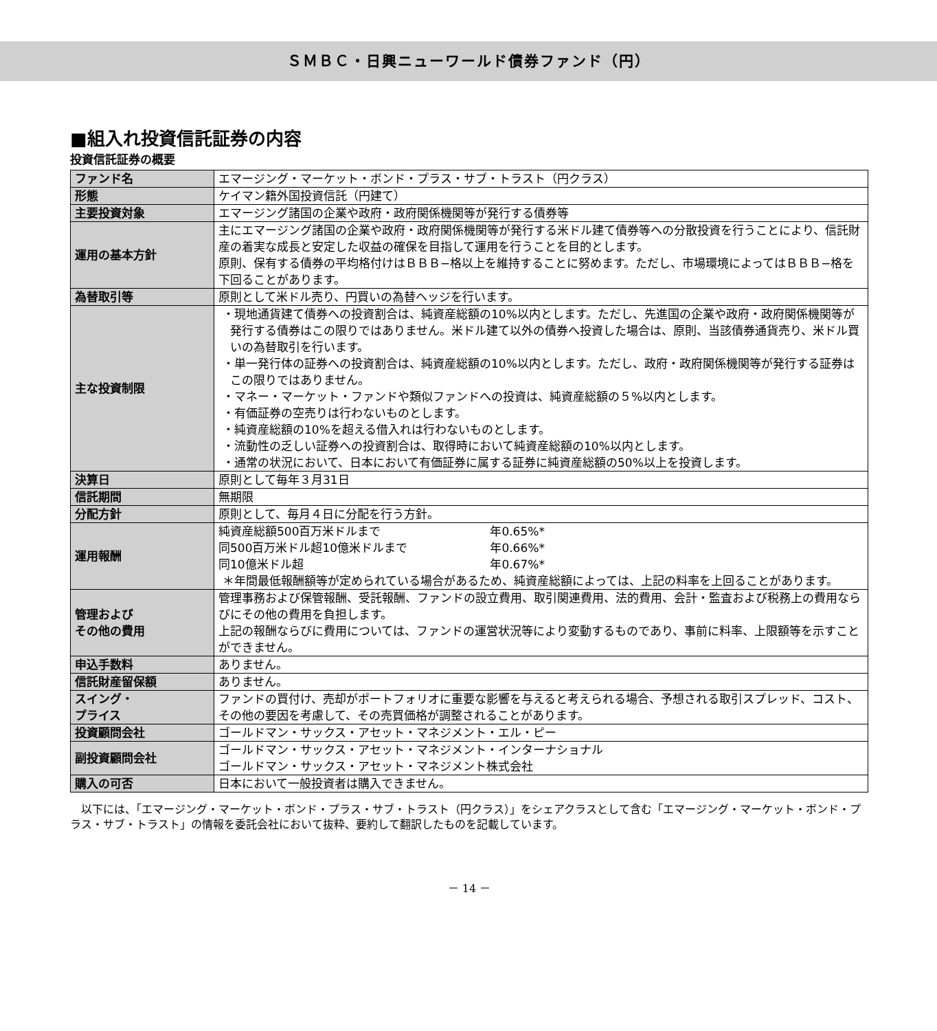ＳＭＢＣ・日興ニューワールド債券ファンド（円）
■組入れ投資信託証券の内容
投資信託証券の概要
| ファンド名 | エマージング・マーケット・ボンド・プラス・サブ・トラスト（円クラス） |
| 形態 | ケイマン籍外国投資信託（円建て） |
| 主要投資対象 | エマージング諸国の企業や政府・政府関係機関等が発行する債券等 |
| 運用の基本方針 | 主にエマージング諸国の企業や政府・政府関係機関等が発行する米ドル建て債券等への分散投資を行うことにより、信託財産の着実な成長と安定した収益の確保を目指して運用を行うことを目的とします。 原則、保有する債券の平均格付けはＢＢＢ−格以上を維持することに努めます。ただし、市場環境によってはＢＢＢ−格を下回ることがあります。 |
| 為替取引等 | 原則として米ドル売り、円買いの為替ヘッジを行います。 |
| 主な投資制限 | ・現地通貨建て債券への投資割合は、純資産総額の10%以内とします。ただし、先進国の企業や政府・政府関係機関等が発行する債券はこの限りではありません。米ドル建て以外の債券へ投資した場合は、原則、当該債券通貨売り、米ドル買いの為替取引を行います。 ・単一発行体の証券への投資割合は、純資産総額の10%以内とします。ただし、政府・政府関係機関等が発行する証券はこの限りではありません。 ・マネー・マーケット・ファンドや類似ファンドへの投資は、純資産総額の５%以内とします。 ・有価証券の空売りは行わないものとします。 ・純資産総額の10%を超える借入れは行わないものとします。 ・流動性の乏しい証券への投資割合は、取得時において純資産総額の10%以内とします。 ・通常の状況において、日本において有価証券に属する証券に純資産総額の50%以上を投資します。 |
| 決算日 | 原則として毎年３月31日 |
| 信託期間 | 無期限 |
| 分配方針 | 原則として、毎月４日に分配を行う方針。 |
| 運用報酬 | 純資産総額500百万米ドルまで 年0.65%* 同500百万米ドル超10億米ドルまで 年0.66%* 同10億米ドル超 年0.67%* ＊年間最低報酬額等が定められている場合があるため、純資産総額によっては、上記の料率を上回ることがあります。 |
| 管理および その他の費用 | 管理事務および保管報酬、受託報酬、ファンドの設立費用、取引関連費用、法的費用、会計・監査および税務上の費用ならびにその他の費用を負担します。 上記の報酬ならびに費用については、ファンドの運営状況等により変動するものであり、事前に料率、上限額等を示すことができません。 |
| 申込手数料 | ありません。 |
| 信託財産留保額 | ありません。 |
| スイング・ プライス | ファンドの買付け、売却がポートフォリオに重要な影響を与えると考えられる場合、予想される取引スプレッド、コスト、その他の要因を考慮して、その売買価格が調整されることがあります。 |
| 投資顧問会社 | ゴールドマン・サックス・アセット・マネジメント・エル・ピー |
| 副投資顧問会社 | ゴールドマン・サックス・アセット・マネジメント・インターナショナル ゴールドマン・サックス・アセット・マネジメント株式会社 |
| 購入の可否 | 日本において一般投資者は購入できません。 |
　以下には、「エマージング・マーケット・ボンド・プラス・サブ・トラスト（円クラス）」をシェアクラスとして含む「エマージング・マーケット・ボンド・プラス・サブ・トラスト」の情報を委託会社において抜粋、要約して翻訳したものを記載しています。
－ 14 －